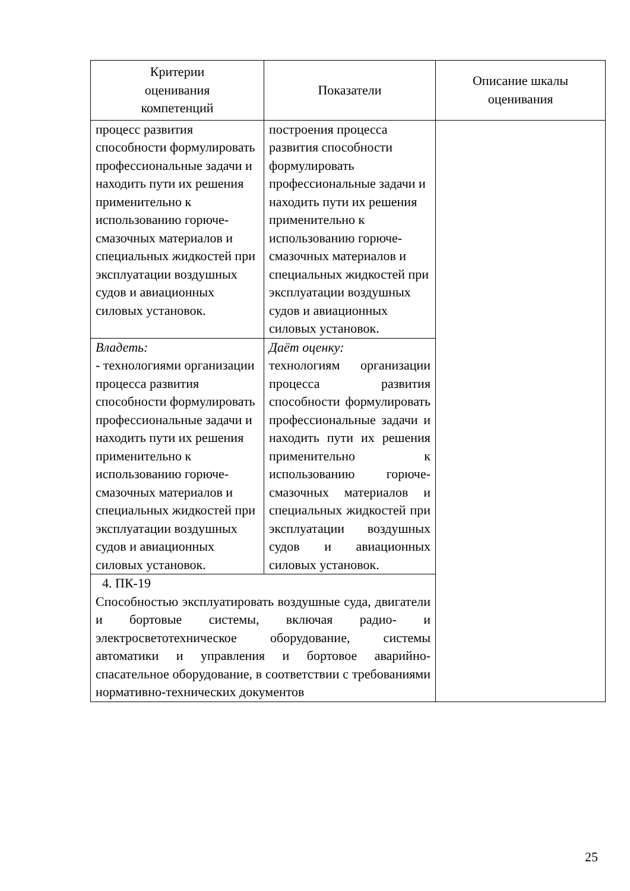| Критерии оценивания компетенций | Показатели | Описание шкалы оценивания |
| --- | --- | --- |
| процесс развития способности формулировать профессиональные задачи и находить пути их решения применительно к использованию горюче-смазочных материалов и специальных жидкостей при эксплуатации воздушных судов и авиационных силовых установок. | построения процесса развития способности формулировать профессиональные задачи и находить пути их решения применительно к использованию горюче-смазочных материалов и специальных жидкостей при эксплуатации воздушных судов и авиационных силовых установок. | |
| Владеть: - технологиями организации процесса развития способности формулировать профессиональные задачи и находить пути их решения применительно к использованию горюче-смазочных материалов и специальных жидкостей при эксплуатации воздушных судов и авиационных силовых установок. | Даёт оценку: технологиям организации процесса развития способности формулировать профессиональные задачи и находить пути их решения применительно к использованию горюче-смазочных материалов и специальных жидкостей при эксплуатации воздушных судов и авиационных силовых установок. | |
| 4. ПК-19 Способностью эксплуатировать воздушные суда, двигатели и бортовые системы, включая радио- и электросветотехническое оборудование, системы автоматики и управления и бортовое аварийно-спасательное оборудование, в соответствии с требованиями нормативно-технических документов | | |
25